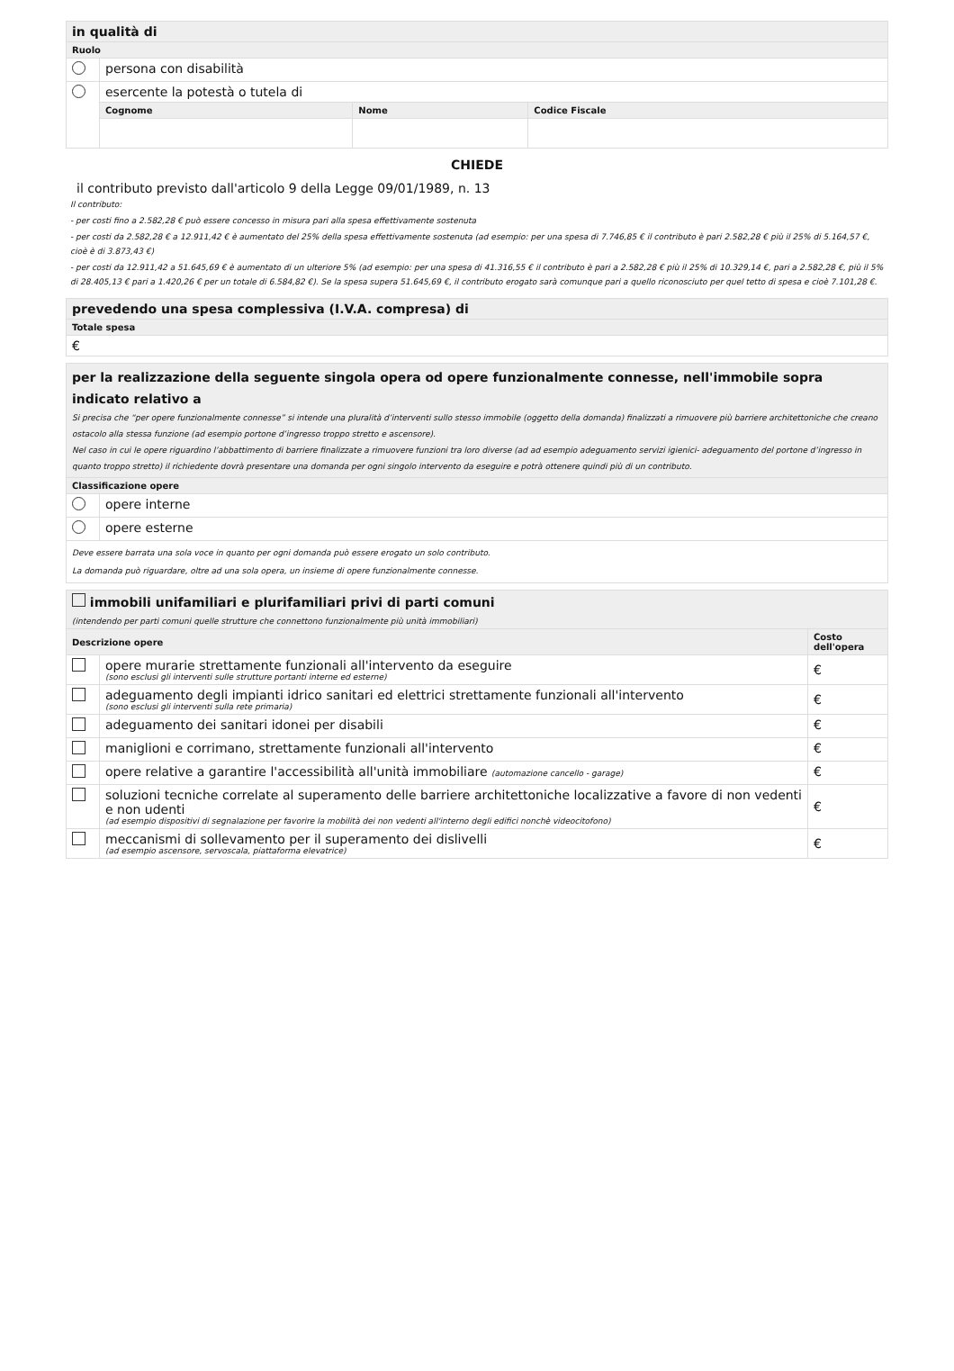| in qualità di | | | |
| Ruolo | | | |
| | persona con disabilità | | |
| | esercente la potestà o tutela di | | |
| | Cognome | Nome | Codice Fiscale |
CHIEDE
il contributo previsto dall'articolo 9 della Legge 09/01/1989, n. 13
Il contributo:
- per costi fino a 2.582,28 € può essere concesso in misura pari alla spesa effettivamente sostenuta
- per costi da 2.582,28 € a 12.911,42 € è aumentato del 25% della spesa effettivamente sostenuta (ad esempio: per una spesa di 7.746,85 € il contributo è pari 2.582,28 € più il 25% di 5.164,57 €, cioè è di 3.873,43 €)
- per costi da 12.911,42 a 51.645,69 € è aumentato di un ulteriore 5% (ad esempio: per una spesa di 41.316,55 € il contributo è pari a 2.582,28 € più il 25% di 10.329,14 €, pari a 2.582,28 €, più il 5% di 28.405,13 € pari a 1.420,26 € per un totale di 6.584,82 €). Se la spesa supera 51.645,69 €, il contributo erogato sarà comunque pari a quello riconosciuto per quel tetto di spesa e cioè 7.101,28 €.
| prevedendo una spesa complessiva (I.V.A. compresa) di |
| Totale spesa |
| € |
| per la realizzazione della seguente singola opera od opere funzionalmente connesse, nell'immobile sopra indicato relativo a Si precisa che “per opere funzionalmente connesse” si intende una pluralità d’interventi sullo stesso immobile (oggetto della domanda) finalizzati a rimuovere più barriere architettoniche che creano ostacolo alla stessa funzione (ad esempio portone d’ingresso troppo stretto e ascensore). Nel caso in cui le opere riguardino l’abbattimento di barriere finalizzate a rimuovere funzioni tra loro diverse (ad ad esempio adeguamento servizi igienici- adeguamento del portone d’ingresso in quanto troppo stretto) il richiedente dovrà presentare una domanda per ogni singolo intervento da eseguire e potrà ottenere quindi più di un contributo. | |
| Classificazione opere | |
| | opere interne |
| | opere esterne |
| Deve essere barrata una sola voce in quanto per ogni domanda può essere erogato un solo contributo. La domanda può riguardare, oltre ad una sola opera, un insieme di opere funzionalmente connesse. | |
| immobili unifamiliari e plurifamiliari privi di parti comuni (intendendo per parti comuni quelle strutture che connettono funzionalmente più unità immobiliari) | | |
| Descrizione opere | | Costo dell'opera |
| | opere murarie strettamente funzionali all'intervento da eseguire (sono esclusi gli interventi sulle strutture portanti interne ed esterne) | € |
| | adeguamento degli impianti idrico sanitari ed elettrici strettamente funzionali all'intervento (sono esclusi gli interventi sulla rete primaria) | € |
| | adeguamento dei sanitari idonei per disabili | € |
| | maniglioni e corrimano, strettamente funzionali all'intervento | € |
| | opere relative a garantire l'accessibilità all'unità immobiliare (automazione cancello - garage) | € |
| | soluzioni tecniche correlate al superamento delle barriere architettoniche localizzative a favore di non vedenti e non udenti (ad esempio dispositivi di segnalazione per favorire la mobilità dei non vedenti all'interno degli edifici nonchè videocitofono) | € |
| | meccanismi di sollevamento per il superamento dei dislivelli (ad esempio ascensore, servoscala, piattaforma elevatrice) | € |